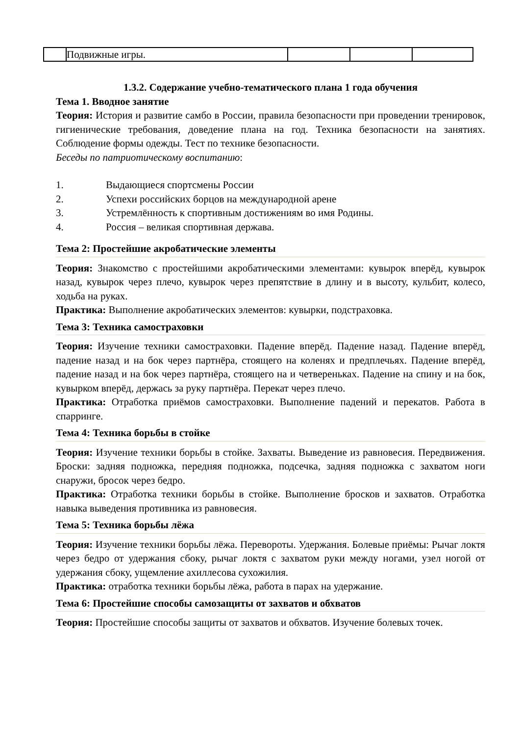| | Подвижные игры. | | | |
1.3.2. Содержание учебно-тематического плана 1 года обучения
Тема 1. Вводное занятие
Теория: История и развитие самбо в России, правила безопасности при проведении тренировок, гигиенические требования, доведение плана на год. Техника безопасности на занятиях. Соблюдение формы одежды. Тест по технике безопасности.
Беседы по патриотическому воспитанию:
1. Выдающиеся спортсмены России
2. Успехи российских борцов на международной арене
3. Устремлённость к спортивным достижениям во имя Родины.
4. Россия – великая спортивная держава.
Тема 2: Простейшие акробатические элементы
Теория: Знакомство с простейшими акробатическими элементами: кувырок вперёд, кувырок назад, кувырок через плечо, кувырок через препятствие в длину и в высоту, кульбит, колесо, ходьба на руках.
Практика: Выполнение акробатических элементов: кувырки, подстраховка.
Тема 3: Техника самостраховки
Теория: Изучение техники самостраховки. Падение вперёд. Падение назад. Падение вперёд, падение назад и на бок через партнёра, стоящего на коленях и предплечьях. Падение вперёд, падение назад и на бок через партнёра, стоящего на и четвереньках. Падение на спину и на бок, кувырком вперёд, держась за руку партнёра. Перекат через плечо.
Практика: Отработка приёмов самостраховки. Выполнение падений и перекатов. Работа в спарринге.
Тема 4: Техника борьбы в стойке
Теория: Изучение техники борьбы в стойке. Захваты. Выведение из равновесия. Передвижения. Броски: задняя подножка, передняя подножка, подсечка, задняя подножка с захватом ноги снаружи, бросок через бедро.
Практика: Отработка техники борьбы в стойке. Выполнение бросков и захватов. Отработка навыка выведения противника из равновесия.
Тема 5: Техника борьбы лёжа
Теория: Изучение техники борьбы лёжа. Перевороты. Удержания. Болевые приёмы: Рычаг локтя через бедро от удержания сбоку, рычаг локтя с захватом руки между ногами, узел ногой от удержания сбоку, ущемление ахиллесова сухожилия.
Практика: отработка техники борьбы лёжа, работа в парах на удержание.
Тема 6: Простейшие способы самозащиты от захватов и обхватов
Теория: Простейшие способы защиты от захватов и обхватов. Изучение болевых точек.